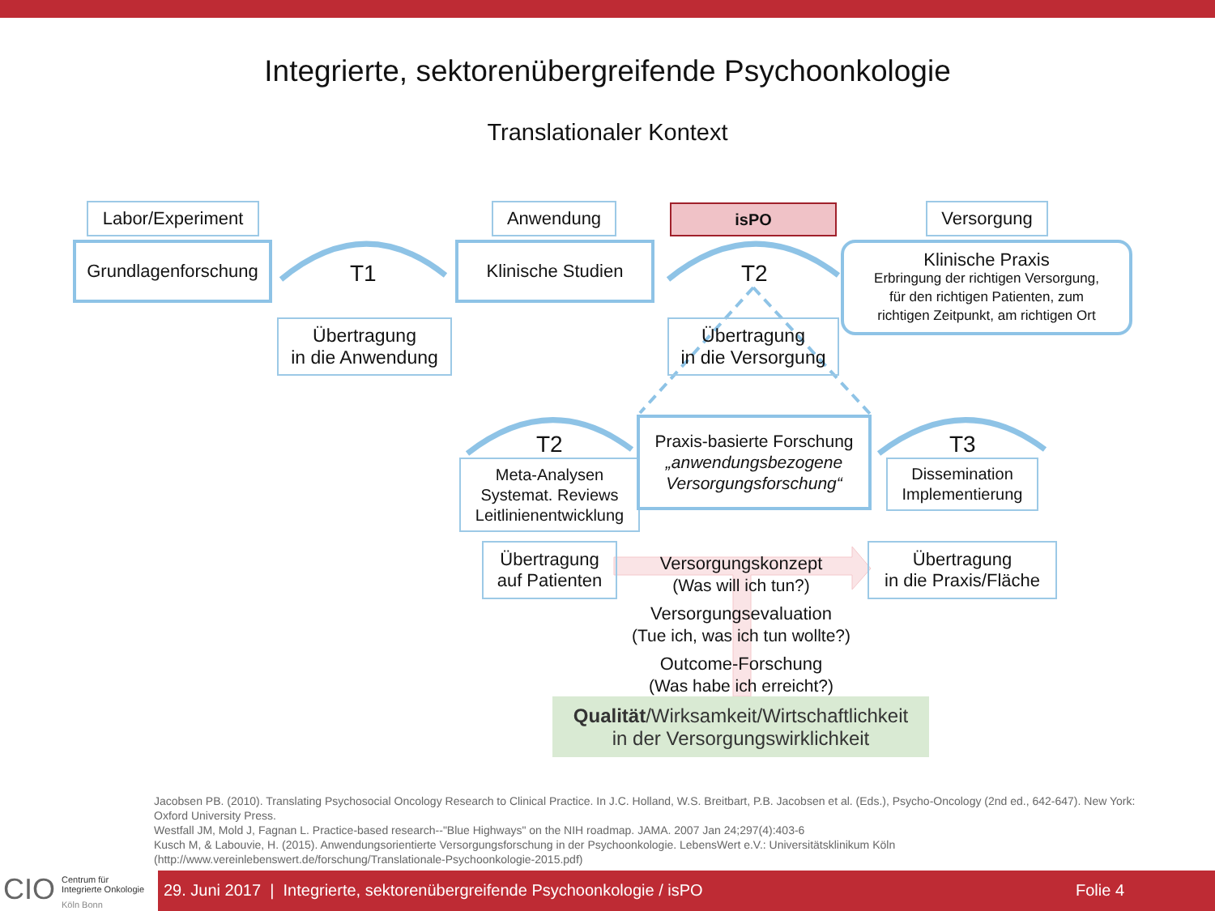Integrierte, sektorenübergreifende Psychoonkologie
Translationaler Kontext
Labor/Experiment
Grundlagenforschung
T1
Übertragung
in die Anwendung
Anwendung
Klinische Studien
isPO
T2
Übertragung
in die Versorgung
Versorgung
Klinische Praxis
Erbringung der richtigen Versorgung,
für den richtigen Patienten, zum
richtigen Zeitpunkt, am richtigen Ort
T2
Meta-Analysen
Systemat. Reviews
Leitlinienentwicklung
Praxis-basierte Forschung
„anwendungsbezogene
Versorgungsforschung“
T3
Dissemination
Implementierung
Übertragung
auf Patienten
Übertragung
in die Praxis/Fläche
Versorgungskonzept
(Was will ich tun?)
Versorgungsevaluation
(Tue ich, was ich tun wollte?)
Outcome-Forschung
(Was habe ich erreicht?)
Qualität/Wirksamkeit/Wirtschaftlichkeit
in der Versorgungswirklichkeit
Jacobsen PB. (2010). Translating Psychosocial Oncology Research to Clinical Practice. In J.C. Holland, W.S. Breitbart, P.B. Jacobsen et al. (Eds.), Psycho-Oncology (2nd ed., 642-647). New York: Oxford University Press.
Westfall JM, Mold J, Fagnan L. Practice-based research--"Blue Highways" on the NIH roadmap. JAMA. 2007 Jan 24;297(4):403-6
Kusch M, & Labouvie, H. (2015). Anwendungsorientierte Versorgungsforschung in der Psychoonkologie. LebensWert e.V.: Universitätsklinikum Köln (http://www.vereinlebenswert.de/forschung/Translationale-Psychoonkologie-2015.pdf)
CIO Centrum für
Integrierte Onkologie
Köln Bonn
29. Juni 2017 | Integrierte, sektorenübergreifende Psychoonkologie / isPO Folie 4